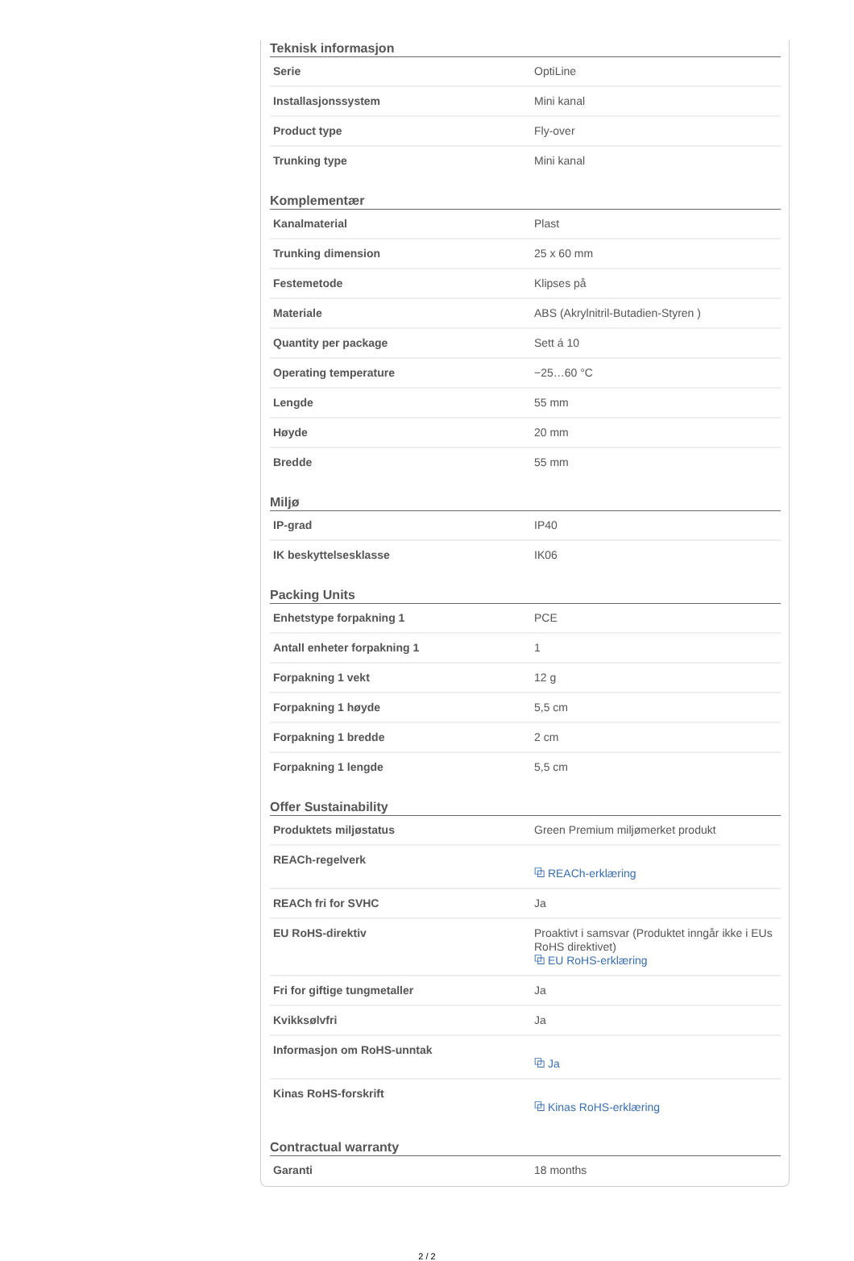Teknisk informasjon
| Serie | OptiLine |
| Installasjonssystem | Mini kanal |
| Product type | Fly-over |
| Trunking type | Mini kanal |
Komplementær
| Kanalmaterial | Plast |
| Trunking dimension | 25 x 60 mm |
| Festemetode | Klipses på |
| Materiale | ABS (Akrylnitril-Butadien-Styren ) |
| Quantity per package | Sett á 10 |
| Operating temperature | −25…60 °C |
| Lengde | 55 mm |
| Høyde | 20 mm |
| Bredde | 55 mm |
Miljø
| IP-grad | IP40 |
| IK beskyttelsesklasse | IK06 |
Packing Units
| Enhetstype forpakning 1 | PCE |
| Antall enheter forpakning 1 | 1 |
| Forpakning 1 vekt | 12 g |
| Forpakning 1 høyde | 5,5 cm |
| Forpakning 1 bredde | 2 cm |
| Forpakning 1 lengde | 5,5 cm |
Offer Sustainability
| Produktets miljøstatus | Green Premium miljømerket produkt |
| REACh-regelverk | ⧉ REACh-erklæring |
| REACh fri for SVHC | Ja |
| EU RoHS-direktiv | Proaktivt i samsvar (Produktet inngår ikke i EUs RoHS direktivet) ⧉ EU RoHS-erklæring |
| Fri for giftige tungmetaller | Ja |
| Kvikksølvfri | Ja |
| Informasjon om RoHS-unntak | ⧉ Ja |
| Kinas RoHS-forskrift | ⧉ Kinas RoHS-erklæring |
Contractual warranty
| Garanti | 18 months |
2 / 2